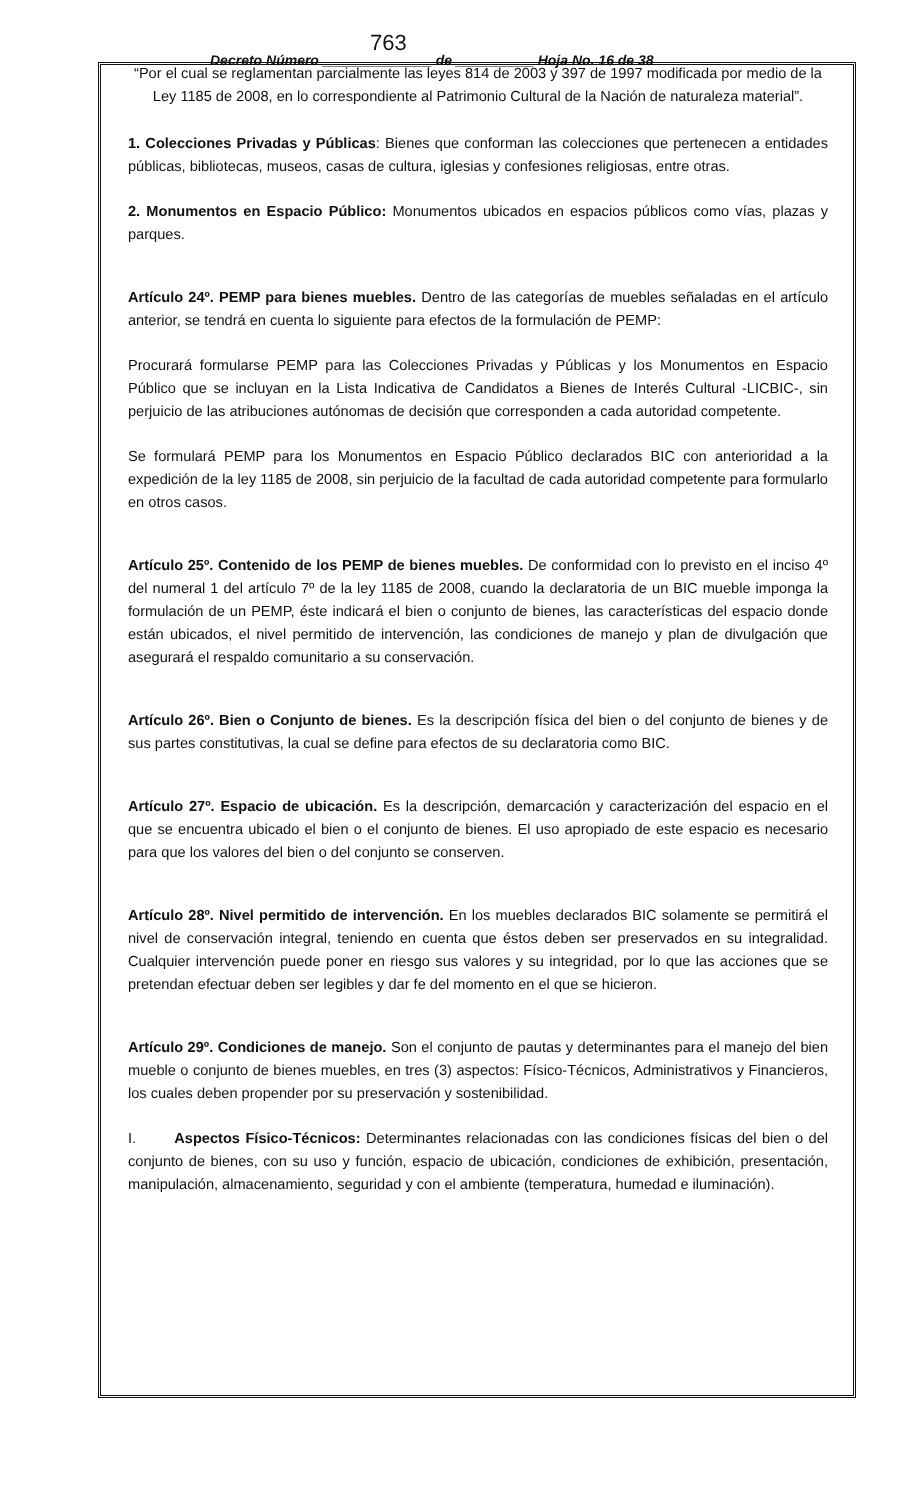763
Decreto Número ______________ de __________ Hoja No. 16 de 38
“Por el cual se reglamentan parcialmente las leyes 814 de 2003 y 397 de 1997 modificada por medio de la Ley 1185 de 2008, en lo correspondiente al Patrimonio Cultural de la Nación de naturaleza material”.
1. Colecciones Privadas y Públicas: Bienes que conforman las colecciones que pertenecen a entidades públicas, bibliotecas, museos, casas de cultura, iglesias y confesiones religiosas, entre otras.
2. Monumentos en Espacio Público: Monumentos ubicados en espacios públicos como vías, plazas y parques.
Artículo 24º. PEMP para bienes muebles. Dentro de las categorías de muebles señaladas en el artículo anterior, se tendrá en cuenta lo siguiente para efectos de la formulación de PEMP:
Procurará formularse PEMP para las Colecciones Privadas y Públicas y los Monumentos en Espacio Público que se incluyan en la Lista Indicativa de Candidatos a Bienes de Interés Cultural -LICBIC-, sin perjuicio de las atribuciones autónomas de decisión que corresponden a cada autoridad competente.
Se formulará PEMP para los Monumentos en Espacio Público declarados BIC con anterioridad a la expedición de la ley 1185 de 2008, sin perjuicio de la facultad de cada autoridad competente para formularlo en otros casos.
Artículo 25º. Contenido de los PEMP de bienes muebles. De conformidad con lo previsto en el inciso 4º del numeral 1 del artículo 7º de la ley 1185 de 2008, cuando la declaratoria de un BIC mueble imponga la formulación de un PEMP, éste indicará el bien o conjunto de bienes, las características del espacio donde están ubicados, el nivel permitido de intervención, las condiciones de manejo y plan de divulgación que asegurará el respaldo comunitario a su conservación.
Artículo 26º. Bien o Conjunto de bienes. Es la descripción física del bien o del conjunto de bienes y de sus partes constitutivas, la cual se define para efectos de su declaratoria como BIC.
Artículo 27º. Espacio de ubicación. Es la descripción, demarcación y caracterización del espacio en el que se encuentra ubicado el bien o el conjunto de bienes. El uso apropiado de este espacio es necesario para que los valores del bien o del conjunto se conserven.
Artículo 28º. Nivel permitido de intervención. En los muebles declarados BIC solamente se permitirá el nivel de conservación integral, teniendo en cuenta que éstos deben ser preservados en su integralidad. Cualquier intervención puede poner en riesgo sus valores y su integridad, por lo que las acciones que se pretendan efectuar deben ser legibles y dar fe del momento en el que se hicieron.
Artículo 29º. Condiciones de manejo. Son el conjunto de pautas y determinantes para el manejo del bien mueble o conjunto de bienes muebles, en tres (3) aspectos: Físico-Técnicos, Administrativos y Financieros, los cuales deben propender por su preservación y sostenibilidad.
I. Aspectos Físico-Técnicos: Determinantes relacionadas con las condiciones físicas del bien o del conjunto de bienes, con su uso y función, espacio de ubicación, condiciones de exhibición, presentación, manipulación, almacenamiento, seguridad y con el ambiente (temperatura, humedad e iluminación).